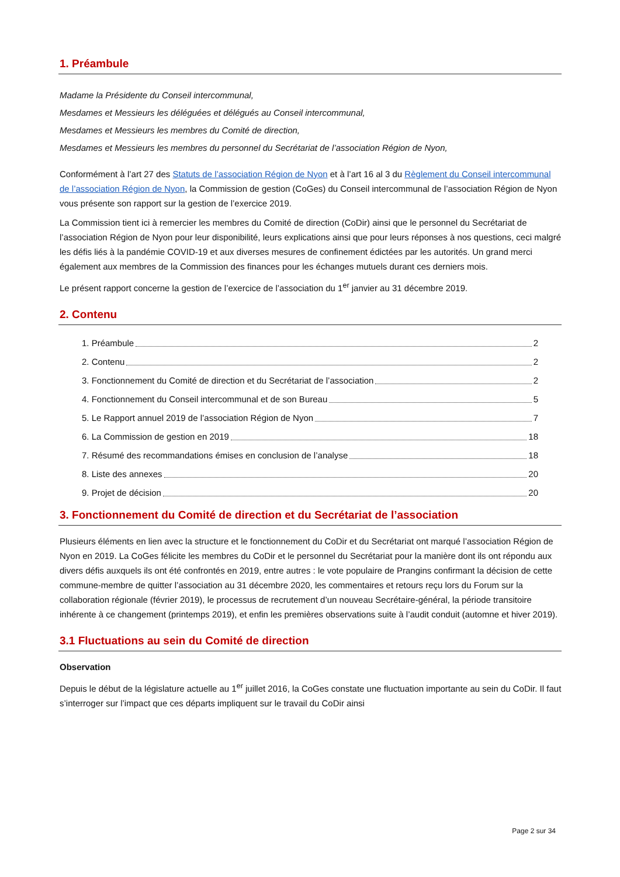1. Préambule
Madame la Présidente du Conseil intercommunal,
Mesdames et Messieurs les déléguées et délégués au Conseil intercommunal,
Mesdames et Messieurs les membres du Comité de direction,
Mesdames et Messieurs les membres du personnel du Secrétariat de l’association Région de Nyon,
Conformément à l’art 27 des Statuts de l’association Région de Nyon et à l’art 16 al 3 du Règlement du Conseil intercommunal de l’association Région de Nyon, la Commission de gestion (CoGes) du Conseil intercommunal de l’association Région de Nyon vous présente son rapport sur la gestion de l’exercice 2019.
La Commission tient ici à remercier les membres du Comité de direction (CoDir) ainsi que le personnel du Secrétariat de l’association Région de Nyon pour leur disponibilité, leurs explications ainsi que pour leurs réponses à nos questions, ceci malgré les défis liés à la pandémie COVID-19 et aux diverses mesures de confinement édictées par les autorités. Un grand merci également aux membres de la Commission des finances pour les échanges mutuels durant ces derniers mois.
Le présent rapport concerne la gestion de l’exercice de l’association du 1<sup>er</sup> janvier au 31 décembre 2019.
2. Contenu
1. Préambule 2
2. Contenu 2
3. Fonctionnement du Comité de direction et du Secrétariat de l’association 2
4. Fonctionnement du Conseil intercommunal et de son Bureau 5
5. Le Rapport annuel 2019 de l’association Région de Nyon 7
6. La Commission de gestion en 2019 18
7. Résumé des recommandations émises en conclusion de l’analyse 18
8. Liste des annexes 20
9. Projet de décision 20
3. Fonctionnement du Comité de direction et du Secrétariat de l’association
Plusieurs éléments en lien avec la structure et le fonctionnement du CoDir et du Secrétariat ont marqué l’association Région de Nyon en 2019. La CoGes félicite les membres du CoDir et le personnel du Secrétariat pour la manière dont ils ont répondu aux divers défis auxquels ils ont été confrontés en 2019, entre autres : le vote populaire de Prangins confirmant la décision de cette commune-membre de quitter l’association au 31 décembre 2020, les commentaires et retours reçu lors du Forum sur la collaboration régionale (février 2019), le processus de recrutement d’un nouveau Secrétaire-général, la période transitoire inhérente à ce changement (printemps 2019), et enfin les premières observations suite à l’audit conduit (automne et hiver 2019).
3.1 Fluctuations au sein du Comité de direction
Observation
Depuis le début de la législature actuelle au 1<sup>er</sup> juillet 2016, la CoGes constate une fluctuation importante au sein du CoDir. Il faut s’interroger sur l’impact que ces départs impliquent sur le travail du CoDir ainsi
Page 2 sur 34